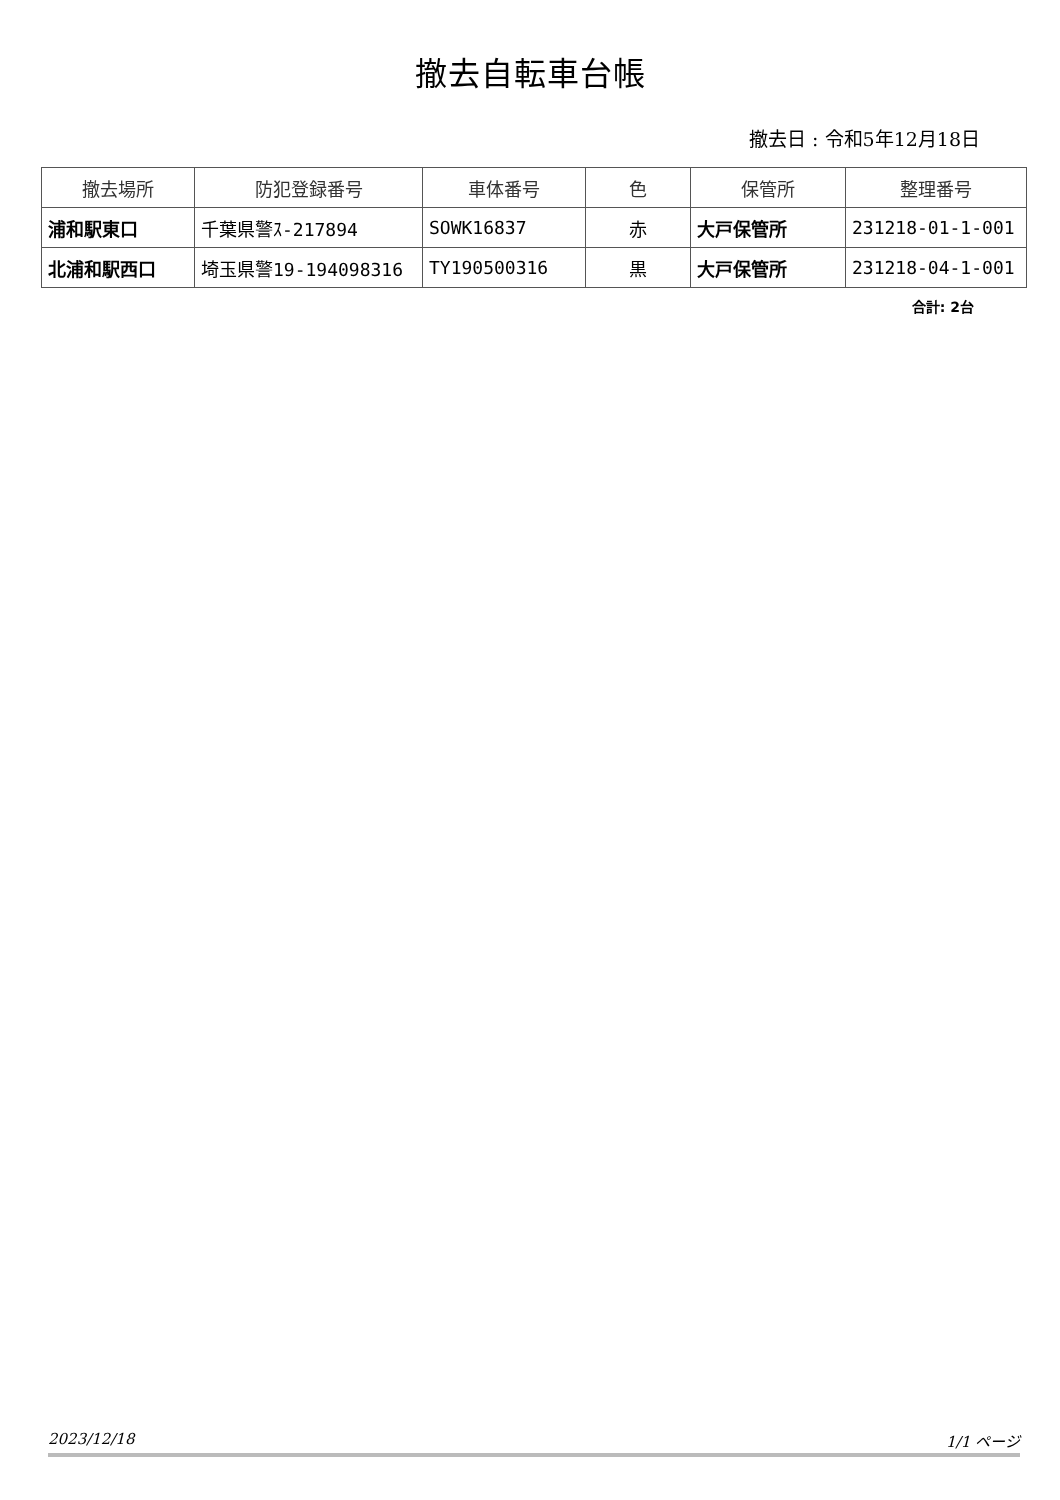撤去自転車台帳
撤去日 : 令和5年12月18日
| 撤去場所 | 防犯登録番号 | 車体番号 | 色 | 保管所 | 整理番号 |
| --- | --- | --- | --- | --- | --- |
| 浦和駅東口 | 千葉県警ｽ-217894 | SOWK16837 | 赤 | 大戸保管所 | 231218-01-1-001 |
| 北浦和駅西口 | 埼玉県警19-194098316 | TY190500316 | 黒 | 大戸保管所 | 231218-04-1-001 |
合計: 2台
2023/12/18 1/1 ページ